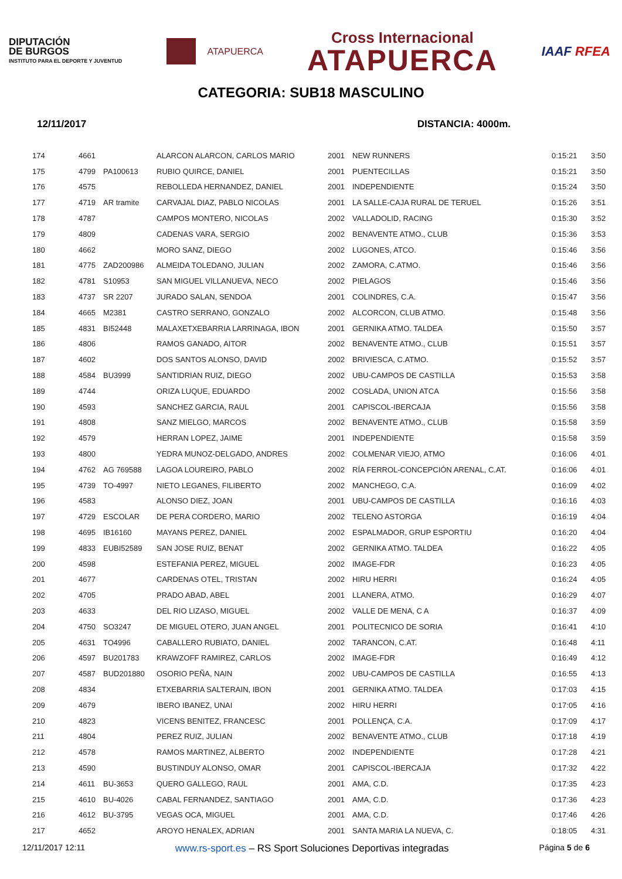DIPUTACIÓN
DE BURGOS
INSTITUTO PARA EL DEPORTE Y JUVENTUD
ATAPUERCA
Cross Internacional
ATAPUERCA
IAAF RFEA
CATEGORIA: SUB18 MASCULINO
12/11/2017 DISTANCIA: 4000m.
| 174 | 4661 | | ALARCON ALARCON, CARLOS MARIO | 2001 | NEW RUNNERS | 0:15:21 | 3:50 |
| 175 | 4799 | PA100613 | RUBIO QUIRCE, DANIEL | 2001 | PUENTECILLAS | 0:15:21 | 3:50 |
| 176 | 4575 | | REBOLLEDA HERNANDEZ, DANIEL | 2001 | INDEPENDIENTE | 0:15:24 | 3:50 |
| 177 | 4719 | AR tramite | CARVAJAL DIAZ, PABLO NICOLAS | 2001 | LA SALLE-CAJA RURAL DE TERUEL | 0:15:26 | 3:51 |
| 178 | 4787 | | CAMPOS MONTERO, NICOLAS | 2002 | VALLADOLID, RACING | 0:15:30 | 3:52 |
| 179 | 4809 | | CADENAS VARA, SERGIO | 2002 | BENAVENTE ATMO., CLUB | 0:15:36 | 3:53 |
| 180 | 4662 | | MORO SANZ, DIEGO | 2002 | LUGONES, ATCO. | 0:15:46 | 3:56 |
| 181 | 4775 | ZAD200986 | ALMEIDA TOLEDANO, JULIAN | 2002 | ZAMORA, C.ATMO. | 0:15:46 | 3:56 |
| 182 | 4781 | S10953 | SAN MIGUEL VILLANUEVA, NECO | 2002 | PIELAGOS | 0:15:46 | 3:56 |
| 183 | 4737 | SR 2207 | JURADO SALAN, SENDOA | 2001 | COLINDRES, C.A. | 0:15:47 | 3:56 |
| 184 | 4665 | M2381 | CASTRO SERRANO, GONZALO | 2002 | ALCORCON, CLUB ATMO. | 0:15:48 | 3:56 |
| 185 | 4831 | BI52448 | MALAXETXEBARRIA LARRINAGA, IBON | 2001 | GERNIKA ATMO. TALDEA | 0:15:50 | 3:57 |
| 186 | 4806 | | RAMOS GANADO, AITOR | 2002 | BENAVENTE ATMO., CLUB | 0:15:51 | 3:57 |
| 187 | 4602 | | DOS SANTOS ALONSO, DAVID | 2002 | BRIVIESCA, C.ATMO. | 0:15:52 | 3:57 |
| 188 | 4584 | BU3999 | SANTIDRIAN RUIZ, DIEGO | 2002 | UBU-CAMPOS DE CASTILLA | 0:15:53 | 3:58 |
| 189 | 4744 | | ORIZA LUQUE, EDUARDO | 2002 | COSLADA, UNION ATCA | 0:15:56 | 3:58 |
| 190 | 4593 | | SANCHEZ GARCIA, RAUL | 2001 | CAPISCOL-IBERCAJA | 0:15:56 | 3:58 |
| 191 | 4808 | | SANZ MIELGO, MARCOS | 2002 | BENAVENTE ATMO., CLUB | 0:15:58 | 3:59 |
| 192 | 4579 | | HERRAN LOPEZ, JAIME | 2001 | INDEPENDIENTE | 0:15:58 | 3:59 |
| 193 | 4800 | | YEDRA MUNOZ-DELGADO, ANDRES | 2002 | COLMENAR VIEJO, ATMO | 0:16:06 | 4:01 |
| 194 | 4762 | AG 769588 | LAGOA LOUREIRO, PABLO | 2002 | RÍA FERROL-CONCEPCIÓN ARENAL, C.AT. | 0:16:06 | 4:01 |
| 195 | 4739 | TO-4997 | NIETO LEGANES, FILIBERTO | 2002 | MANCHEGO, C.A. | 0:16:09 | 4:02 |
| 196 | 4583 | | ALONSO DIEZ, JOAN | 2001 | UBU-CAMPOS DE CASTILLA | 0:16:16 | 4:03 |
| 197 | 4729 | ESCOLAR | DE PERA CORDERO, MARIO | 2002 | TELENO ASTORGA | 0:16:19 | 4:04 |
| 198 | 4695 | IB16160 | MAYANS PEREZ, DANIEL | 2002 | ESPALMADOR, GRUP ESPORTIU | 0:16:20 | 4:04 |
| 199 | 4833 | EUBI52589 | SAN JOSE RUIZ, BENAT | 2002 | GERNIKA ATMO. TALDEA | 0:16:22 | 4:05 |
| 200 | 4598 | | ESTEFANIA PEREZ, MIGUEL | 2002 | IMAGE-FDR | 0:16:23 | 4:05 |
| 201 | 4677 | | CARDENAS OTEL, TRISTAN | 2002 | HIRU HERRI | 0:16:24 | 4:05 |
| 202 | 4705 | | PRADO ABAD, ABEL | 2001 | LLANERA, ATMO. | 0:16:29 | 4:07 |
| 203 | 4633 | | DEL RIO LIZASO, MIGUEL | 2002 | VALLE DE MENA, C A | 0:16:37 | 4:09 |
| 204 | 4750 | SO3247 | DE MIGUEL OTERO, JUAN ANGEL | 2001 | POLITECNICO DE SORIA | 0:16:41 | 4:10 |
| 205 | 4631 | TO4996 | CABALLERO RUBIATO, DANIEL | 2002 | TARANCON, C.AT. | 0:16:48 | 4:11 |
| 206 | 4597 | BU201783 | KRAWZOFF RAMIREZ, CARLOS | 2002 | IMAGE-FDR | 0:16:49 | 4:12 |
| 207 | 4587 | BUD201880 | OSORIO PEÑA, NAIN | 2002 | UBU-CAMPOS DE CASTILLA | 0:16:55 | 4:13 |
| 208 | 4834 | | ETXEBARRIA SALTERAIN, IBON | 2001 | GERNIKA ATMO. TALDEA | 0:17:03 | 4:15 |
| 209 | 4679 | | IBERO IBANEZ, UNAI | 2002 | HIRU HERRI | 0:17:05 | 4:16 |
| 210 | 4823 | | VICENS BENITEZ, FRANCESC | 2001 | POLLENÇA, C.A. | 0:17:09 | 4:17 |
| 211 | 4804 | | PEREZ RUIZ, JULIAN | 2002 | BENAVENTE ATMO., CLUB | 0:17:18 | 4:19 |
| 212 | 4578 | | RAMOS MARTINEZ, ALBERTO | 2002 | INDEPENDIENTE | 0:17:28 | 4:21 |
| 213 | 4590 | | BUSTINDUY ALONSO, OMAR | 2001 | CAPISCOL-IBERCAJA | 0:17:32 | 4:22 |
| 214 | 4611 | BU-3653 | QUERO GALLEGO, RAUL | 2001 | AMA, C.D. | 0:17:35 | 4:23 |
| 215 | 4610 | BU-4026 | CABAL FERNANDEZ, SANTIAGO | 2001 | AMA, C.D. | 0:17:36 | 4:23 |
| 216 | 4612 | BU-3795 | VEGAS OCA, MIGUEL | 2001 | AMA, C.D. | 0:17:46 | 4:26 |
| 217 | 4652 | | AROYO HENALEX, ADRIAN | 2001 | SANTA MARIA LA NUEVA, C. | 0:18:05 | 4:31 |
12/11/2017 12:11 www.rs-sport.es – RS Sport Soluciones Deportivas integradas Página 5 de 6